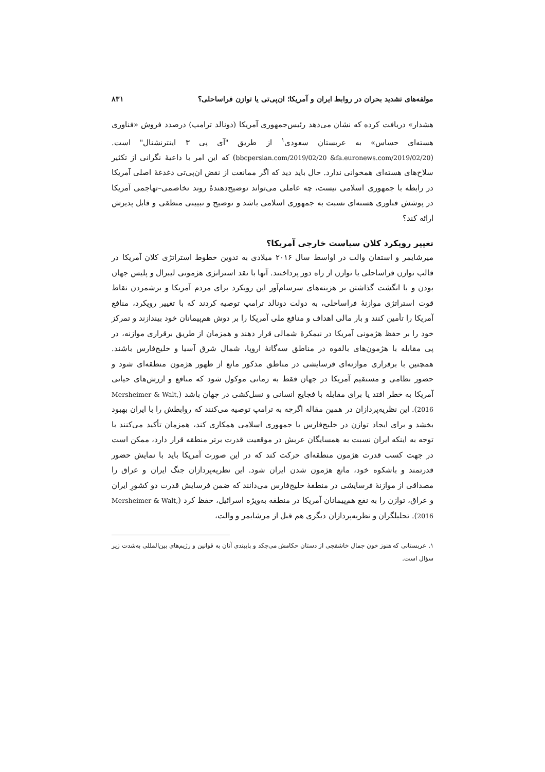مولفه‌های تشدید بحران در روابط ایران و آمریکا؛ ان‌پی‌تی یا توازن فراساحلی؟ ۸۳۱
هشدار» دریافت کرده که نشان می‌دهد رئیس‌جمهوری آمریکا (دونالد ترامپ) درصدد فروش «فناوری هسته‌ای حساس» به عربستان سعودی<sup>۱</sup> از طریق "آی پی ۳ اینترنشنال" است. (bbcpersian.com/2019/02/20 &fa.euronews.com/2019/02/20) که این امر با داعیهٔ نگرانی از تکثیر سلاح‌های هسته‌ای همخوانی ندارد. حال باید دید که اگر ممانعت از نقض ان‌پی‌تی دغدغهٔ اصلی آمریکا در رابطه با جمهوری اسلامی نیست، چه عاملی می‌تواند توضیح‌دهندهٔ روند تخاصمی–تهاجمی آمریکا در پوشش فناوری هسته‌ای نسبت به جمهوری اسلامی باشد و توضیح و تبیینی منطقی و قابل پذیرش ارائه کند؟
تغییر رویکرد کلان سیاست خارجی آمریکا؟
میرشایمر و استفان والت در اواسط سال ۲۰۱۶ میلادی به تدوین خطوط استراتژی کلان آمریکا در قالب توازن فراساحلی یا توازن از راه دور پرداختند. آنها با نقد استراتژی هژمونی لیبرال و پلیس جهان بودن و با انگشت گذاشتن بر هزینه‌های سرسام‌آور این رویکرد برای مردم آمریکا و برشمردن نقاط قوت استراتژی موازنهٔ فراساحلی، به دولت دونالد ترامپ توصیه کردند که با تغییر رویکرد، منافع آمریکا را تأمین کنند و بار مالی اهداف و منافع ملی آمریکا را بر دوش هم‌پیمانان خود بیندازند و تمرکز خود را بر حفظ هژمونی آمریکا در نیمکرهٔ شمالی قرار دهند و همزمان از طریق برقراری موازنه، در پی مقابله با هژمون‌های بالقوه در مناطق سه‌گانهٔ اروپا، شمال شرق آسیا و خلیج‌فارس باشند. همچنین با برقراری موازنه‌ای فرسایشی در مناطق مذکور مانع از ظهور هژمون منطقه‌ای شود و حضور نظامی و مستقیم آمریکا در جهان فقط به زمانی موکول شود که منافع و ارزش‌های حیاتی آمریکا به خطر افتد یا برای مقابله با فجایع انسانی و نسل‌کشی در جهان باشد (Mersheimer & Walt, 2016). این نظریه‌پردازان در همین مقاله اگرچه به ترامپ توصیه می‌کنند که روابطش را با ایران بهبود بخشد و برای ایجاد توازن در خلیج‌فارس با جمهوری اسلامی همکاری کند، همزمان تأکید می‌کنند با توجه به اینکه ایران نسبت به همسایگان عربش در موقعیت قدرت برتر منطقه قرار دارد، ممکن است در جهت کسب قدرت هژمون منطقه‌ای حرکت کند که در این صورت آمریکا باید با نمایش حضور قدرتمند و باشکوه خود، مانع هژمون شدن ایران شود. این نظریه‌پردازان جنگ ایران و عراق را مصداقی از موازنهٔ فرسایشی در منطقهٔ خلیج‌فارس می‌دانند که ضمن فرسایش قدرت دو کشورِ ایران و عراق، توازن را به نفع هم‌پیمانان آمریکا در منطقه به‌ویژه اسرائیل، حفظ کرد (Mersheimer & Walt, 2016). تحلیلگران و نظریه‌پردازان دیگری هم قبل از مرشایمر و والت،
۱. عربستانی که هنوز خون جمال خاشقچی از دستان حکامش می‌چکد و پایبندی آنان به قوانین و رژیم‌های بین‌المللی به‌شدت زیر سؤال است.